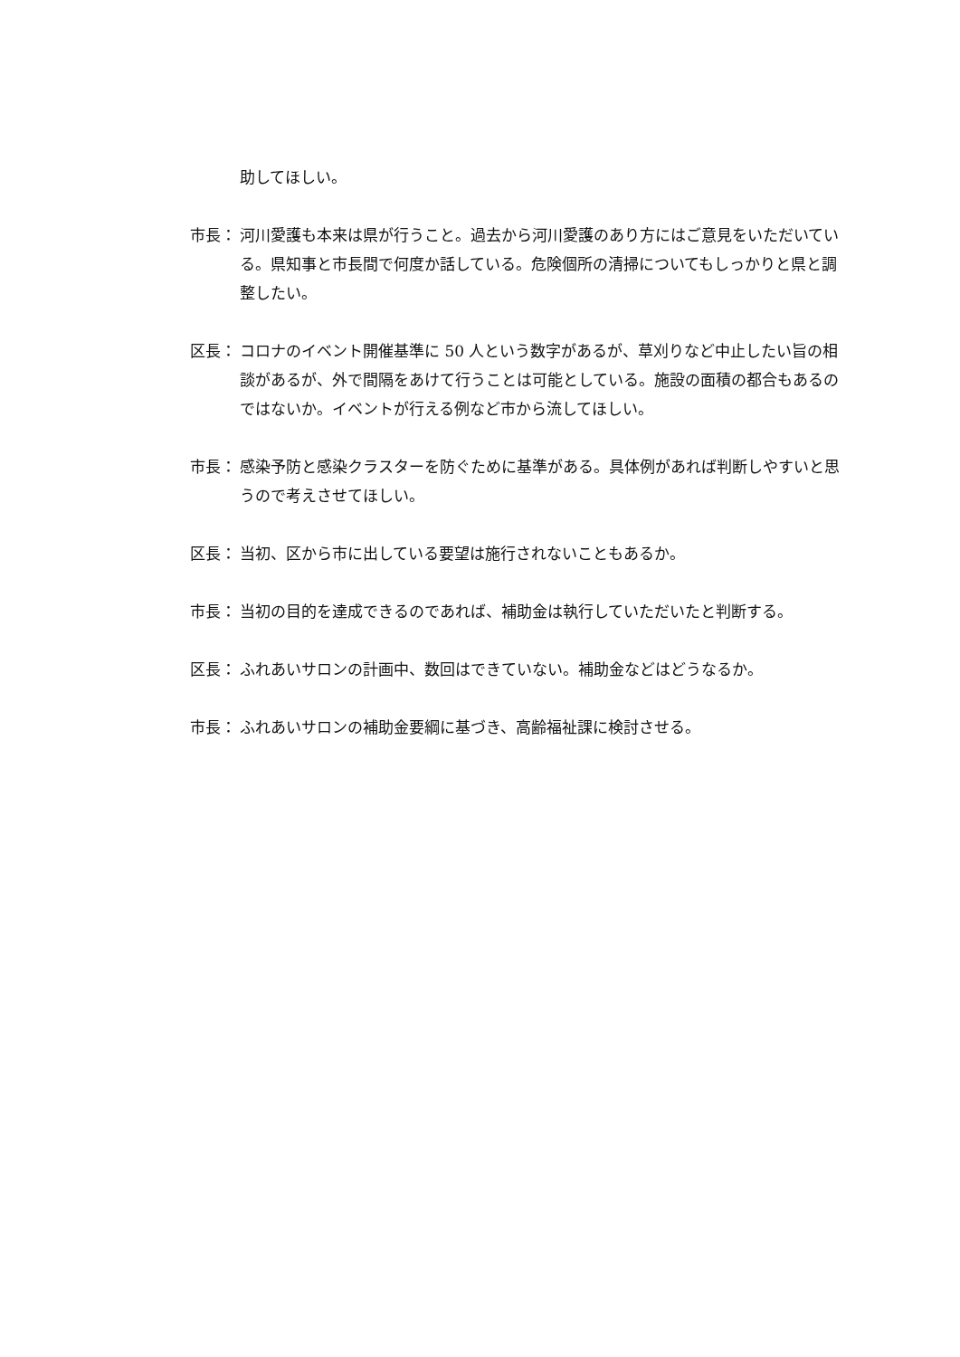助してほしい。
市長： 河川愛護も本来は県が行うこと。過去から河川愛護のあり方にはご意見をいただいている。県知事と市長間で何度か話している。危険個所の清掃についてもしっかりと県と調整したい。
区長： コロナのイベント開催基準に 50 人という数字があるが、草刈りなど中止したい旨の相談があるが、外で間隔をあけて行うことは可能としている。施設の面積の都合もあるのではないか。イベントが行える例など市から流してほしい。
市長： 感染予防と感染クラスターを防ぐために基準がある。具体例があれば判断しやすいと思うので考えさせてほしい。
区長： 当初、区から市に出している要望は施行されないこともあるか。
市長： 当初の目的を達成できるのであれば、補助金は執行していただいたと判断する。
区長： ふれあいサロンの計画中、数回はできていない。補助金などはどうなるか。
市長： ふれあいサロンの補助金要綱に基づき、高齢福祉課に検討させる。